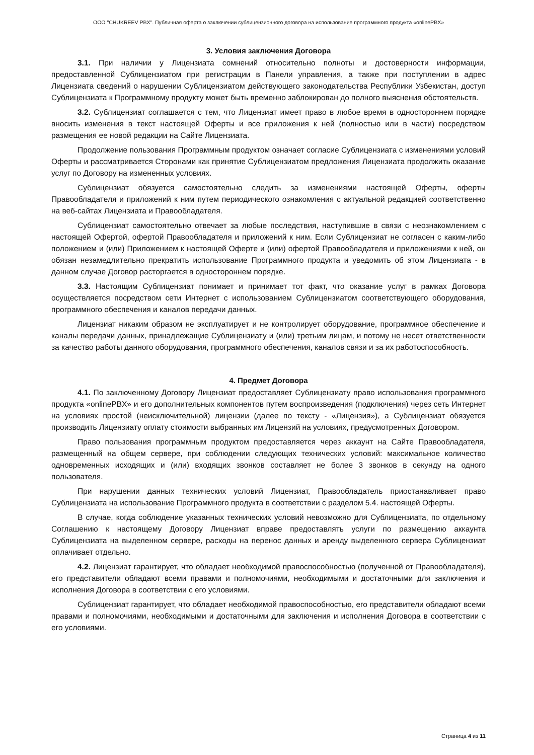ООО "CHUKREEV PBX". Публичная оферта о заключении сублицензионного договора на использование программного продукта «onlinePBX»
3. Условия заключения Договора
3.1. При наличии у Лицензиата сомнений относительно полноты и достоверности информации, предоставленной Сублицензиатом при регистрации в Панели управления, а также при поступлении в адрес Лицензиата сведений о нарушении Сублицензиатом действующего законодательства Республики Узбекистан, доступ Сублицензиата к Программному продукту может быть временно заблокирован до полного выяснения обстоятельств.
3.2. Сублицензиат соглашается с тем, что Лицензиат имеет право в любое время в одностороннем порядке вносить изменения в текст настоящей Оферты и все приложения к ней (полностью или в части) посредством размещения ее новой редакции на Сайте Лицензиата.
Продолжение пользования Программным продуктом означает согласие Сублицензиата с изменениями условий Оферты и рассматривается Сторонами как принятие Сублицензиатом предложения Лицензиата продолжить оказание услуг по Договору на измененных условиях.
Сублицензиат обязуется самостоятельно следить за изменениями настоящей Оферты, оферты Правообладателя и приложений к ним путем периодического ознакомления с актуальной редакцией соответственно на веб-сайтах Лицензиата и Правообладателя.
Сублицензиат самостоятельно отвечает за любые последствия, наступившие в связи с неознакомлением с настоящей Офертой, офертой Правообладателя и приложений к ним. Если Сублицензиат не согласен с каким-либо положением и (или) Приложением к настоящей Оферте и (или) офертой Правообладателя и приложениями к ней, он обязан незамедлительно прекратить использование Программного продукта и уведомить об этом Лицензиата - в данном случае Договор расторгается в одностороннем порядке.
3.3. Настоящим Сублицензиат понимает и принимает тот факт, что оказание услуг в рамках Договора осуществляется посредством сети Интернет с использованием Сублицензиатом соответствующего оборудования, программного обеспечения и каналов передачи данных.
Лицензиат никаким образом не эксплуатирует и не контролирует оборудование, программное обеспечение и каналы передачи данных, принадлежащие Сублицензиату и (или) третьим лицам, и потому не несет ответственности за качество работы данного оборудования, программного обеспечения, каналов связи и за их работоспособность.
4. Предмет Договора
4.1. По заключенному Договору Лицензиат предоставляет Сублицензиату право использования программного продукта «onlinePBX» и его дополнительных компонентов путем воспроизведения (подключения) через сеть Интернет на условиях простой (неисключительной) лицензии (далее по тексту - «Лицензия»), а Сублицензиат обязуется производить Лицензиату оплату стоимости выбранных им Лицензий на условиях, предусмотренных Договором.
Право пользования программным продуктом предоставляется через аккаунт на Сайте Правообладателя, размещенный на общем сервере, при соблюдении следующих технических условий: максимальное количество одновременных исходящих и (или) входящих звонков составляет не более 3 звонков в секунду на одного пользователя.
При нарушении данных технических условий Лицензиат, Правообладатель приостанавливает право Сублицензиата на использование Программного продукта в соответствии с разделом 5.4. настоящей Оферты.
В случае, когда соблюдение указанных технических условий невозможно для Сублицензиата, по отдельному Соглашению к настоящему Договору Лицензиат вправе предоставлять услуги по размещению аккаунта Сублицензиата на выделенном сервере, расходы на перенос данных и аренду выделенного сервера Сублицензиат оплачивает отдельно.
4.2. Лицензиат гарантирует, что обладает необходимой правоспособностью (полученной от Правообладателя), его представители обладают всеми правами и полномочиями, необходимыми и достаточными для заключения и исполнения Договора в соответствии с его условиями.
Сублицензиат гарантирует, что обладает необходимой правоспособностью, его представители обладают всеми правами и полномочиями, необходимыми и достаточными для заключения и исполнения Договора в соответствии с его условиями.
Страница 4 из 11